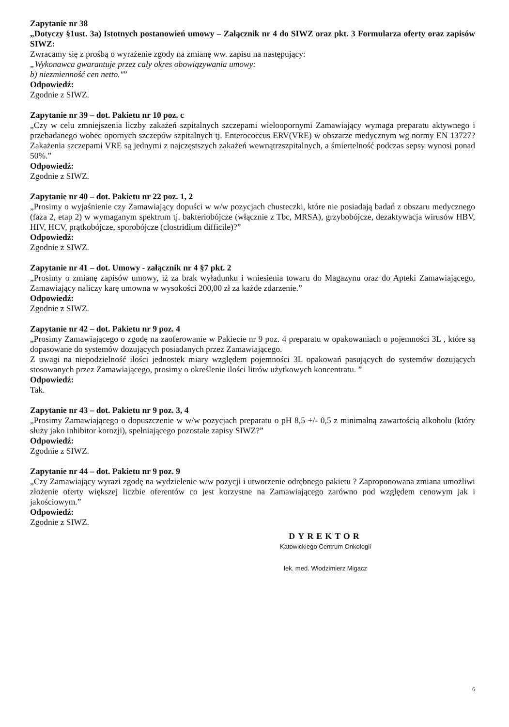Zapytanie nr 38
„Dotyczy §1ust. 3a) Istotnych postanowień umowy – Załącznik nr 4 do SIWZ oraz pkt. 3 Formularza oferty oraz zapisów SIWZ:
Zwracamy się z prośbą o wyrażenie zgody na zmianę ww. zapisu na następujący:
„Wykonawca gwarantuje przez cały okres obowiązywania umowy:
b) niezmienność cen netto."”
Odpowiedź:
Zgodnie z SIWZ.
Zapytanie nr 39 – dot. Pakietu nr 10 poz. c
„Czy w celu zmniejszenia liczby zakażeń szpitalnych szczepami wieloopornymi Zamawiający wymaga preparatu aktywnego i przebadanego wobec opornych szczepów szpitalnych tj. Enterococcus ERV(VRE) w obszarze medycznym wg normy EN 13727? Zakażenia szczepami VRE są jednymi z najczęstszych zakażeń wewnątrzszpitalnych, a śmiertelność podczas sepsy wynosi ponad 50%.”
Odpowiedź:
Zgodnie z SIWZ.
Zapytanie nr 40 – dot. Pakietu nr 22 poz. 1, 2
„Prosimy o wyjaśnienie czy Zamawiający dopuści w w/w pozycjach chusteczki, które nie posiadają badań z obszaru medycznego (faza 2, etap 2) w wymaganym spektrum tj. bakteriobójcze (włącznie z Tbc, MRSA), grzybobójcze, dezaktywacja wirusów HBV, HIV, HCV, prątkobójcze, sporobójcze (clostridium difficile)?”
Odpowiedź:
Zgodnie z SIWZ.
Zapytanie nr 41 – dot. Umowy - załącznik nr 4 §7 pkt. 2
„Prosimy o zmianę zapisów umowy, iż za brak wyładunku i wniesienia towaru do Magazynu oraz do Apteki Zamawiającego, Zamawiający naliczy karę umowna w wysokości 200,00 zł za każde zdarzenie.”
Odpowiedź:
Zgodnie z SIWZ.
Zapytanie nr 42 – dot. Pakietu nr 9 poz. 4
„Prosimy Zamawiającego o zgodę na zaoferowanie w Pakiecie nr 9 poz. 4 preparatu w opakowaniach o pojemności 3L , które są dopasowane do systemów dozujących posiadanych przez Zamawiającego.
Z uwagi na niepodzielność ilości jednostek miary względem pojemności 3L opakowań pasujących do systemów dozujących stosowanych przez Zamawiającego, prosimy o określenie ilości litrów użytkowych koncentratu. ”
Odpowiedź:
Tak.
Zapytanie nr 43 – dot. Pakietu nr 9 poz. 3, 4
„Prosimy Zamawiającego o dopuszczenie w w/w pozycjach preparatu o pH 8,5 +/- 0,5 z minimalną zawartością alkoholu (który służy jako inhibitor korozji), spełniającego pozostałe zapisy SIWZ?”
Odpowiedź:
Zgodnie z SIWZ.
Zapytanie nr 44 – dot. Pakietu nr 9 poz. 9
„Czy Zamawiający wyrazi zgodę na wydzielenie w/w pozycji i utworzenie odrębnego pakietu ? Zaproponowana zmiana umożliwi złożenie oferty większej liczbie oferentów co jest korzystne na Zamawiającego zarówno pod względem cenowym jak i jakościowym.”
Odpowiedź:
Zgodnie z SIWZ.
DYREKTOR
Katowickiego Centrum Onkologii
lek. med. Włodzimierz Migacz
6